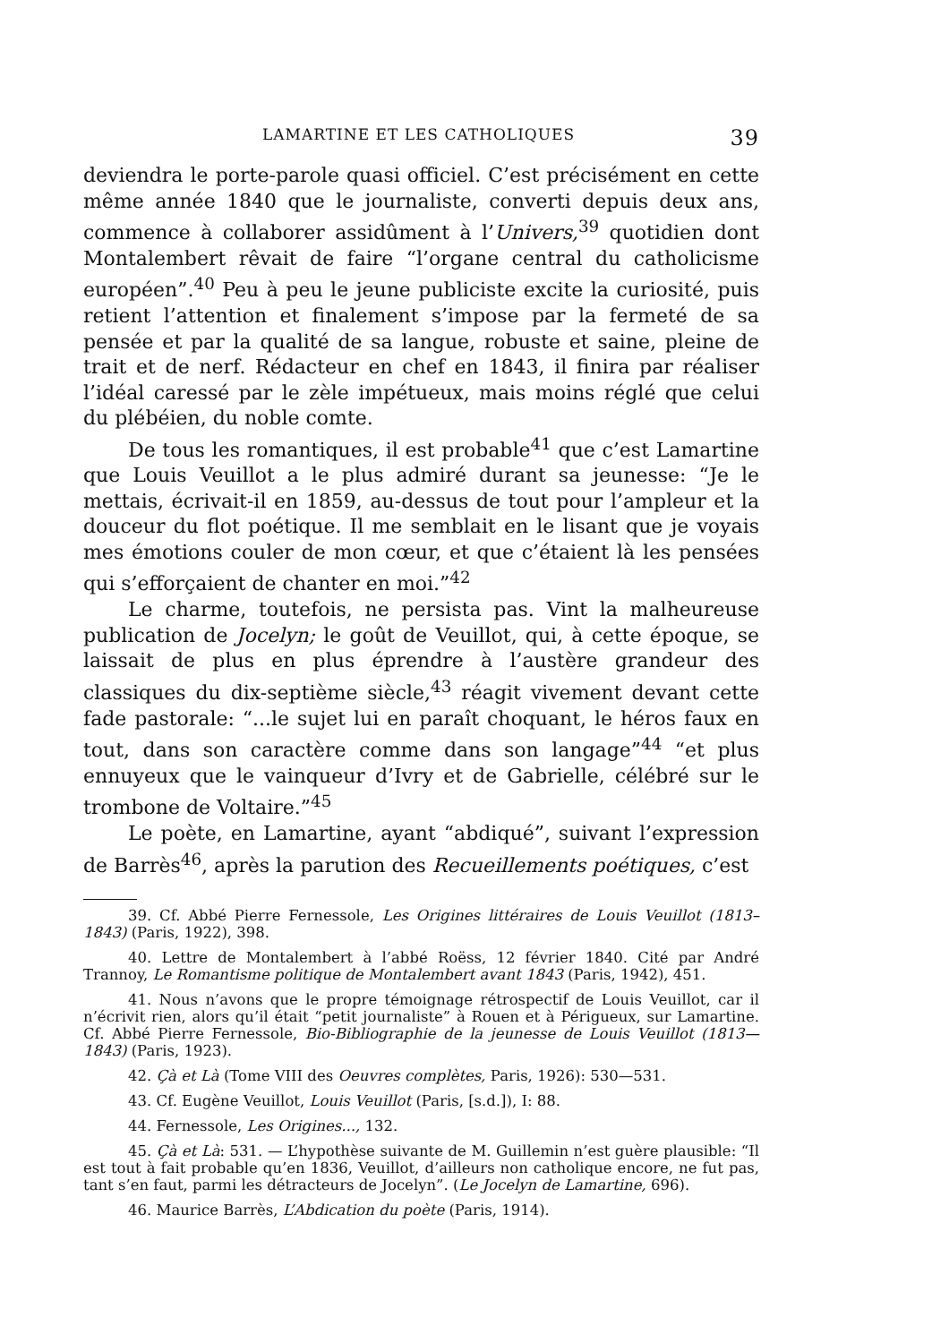LAMARTINE ET LES CATHOLIQUES 39
deviendra le porte-parole quasi officiel. C’est précisément en cette même année 1840 que le journaliste, converti depuis deux ans, commence à collaborer assidûment à l’Univers,<sup>39</sup> quotidien dont Montalembert rêvait de faire “l’organe central du catholicisme européen”.<sup>40</sup> Peu à peu le jeune publiciste excite la curiosité, puis retient l’attention et finalement s’impose par la fermeté de sa pensée et par la qualité de sa langue, robuste et saine, pleine de trait et de nerf. Rédacteur en chef en 1843, il finira par réaliser l’idéal caressé par le zèle impétueux, mais moins réglé que celui du plébéien, du noble comte.
De tous les romantiques, il est probable<sup>41</sup> que c’est Lamartine que Louis Veuillot a le plus admiré durant sa jeunesse: “Je le mettais, écrivait-il en 1859, au-dessus de tout pour l’ampleur et la douceur du flot poétique. Il me semblait en le lisant que je voyais mes émotions couler de mon cœur, et que c’étaient là les pensées qui s’efforçaient de chanter en moi.”<sup>42</sup>
Le charme, toutefois, ne persista pas. Vint la malheureuse publication de Jocelyn; le goût de Veuillot, qui, à cette époque, se laissait de plus en plus éprendre à l’austère grandeur des classiques du dix-septième siècle,<sup>43</sup> réagit vivement devant cette fade pastorale: “...le sujet lui en paraît choquant, le héros faux en tout, dans son caractère comme dans son langage”<sup>44</sup> “et plus ennuyeux que le vainqueur d’Ivry et de Gabrielle, célébré sur le trombone de Voltaire.”<sup>45</sup>
Le poète, en Lamartine, ayant “abdiqué”, suivant l’expression de Barrès<sup>46</sup>, après la parution des Recueillements poétiques, c’est
39. Cf. Abbé Pierre Fernessole, Les Origines littéraires de Louis Veuillot (1813–1843) (Paris, 1922), 398.
40. Lettre de Montalembert à l’abbé Roëss, 12 février 1840. Cité par André Trannoy, Le Romantisme politique de Montalembert avant 1843 (Paris, 1942), 451.
41. Nous n’avons que le propre témoignage rétrospectif de Louis Veuillot, car il n’écrivit rien, alors qu’il était “petit journaliste” à Rouen et à Périgueux, sur Lamartine. Cf. Abbé Pierre Fernessole, Bio-Bibliographie de la jeunesse de Louis Veuillot (1813—1843) (Paris, 1923).
42. Çà et Là (Tome VIII des Oeuvres complètes, Paris, 1926): 530—531.
43. Cf. Eugène Veuillot, Louis Veuillot (Paris, [s.d.]), I: 88.
44. Fernessole, Les Origines..., 132.
45. Çà et Là: 531. — L’hypothèse suivante de M. Guillemin n’est guère plausible: “Il est tout à fait probable qu’en 1836, Veuillot, d’ailleurs non catholique encore, ne fut pas, tant s’en faut, parmi les détracteurs de Jocelyn”. (Le Jocelyn de Lamartine, 696).
46. Maurice Barrès, L’Abdication du poète (Paris, 1914).